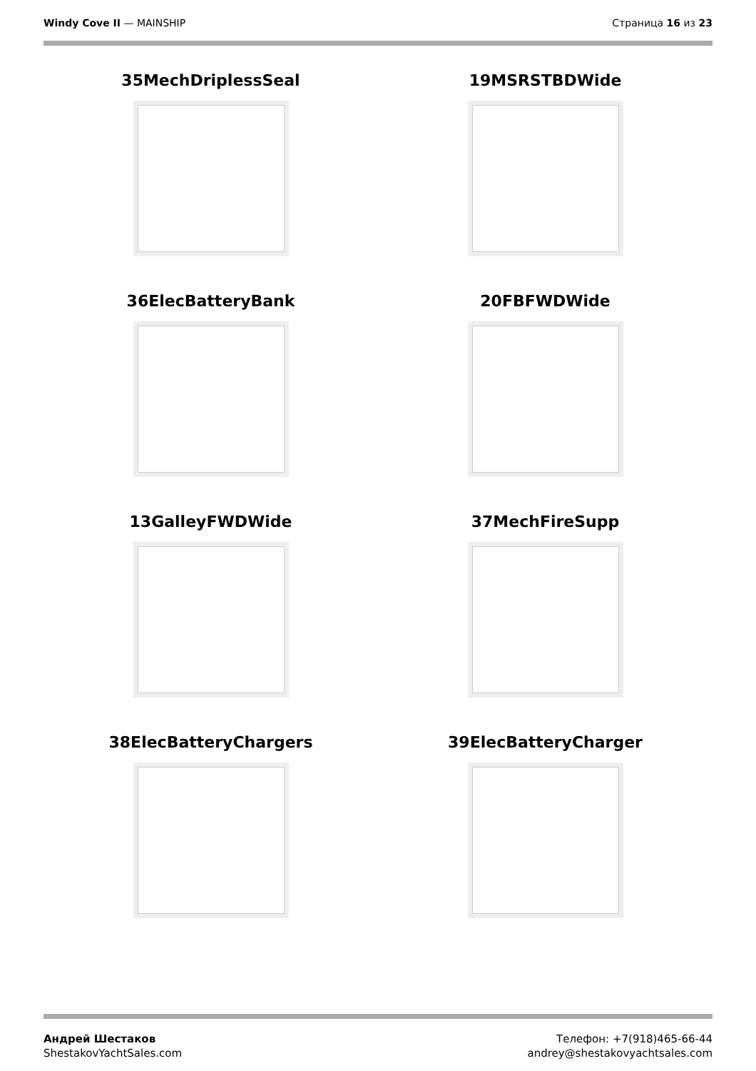Windy Cove II — MAINSHIP Страница 16 из 23
35MechDriplessSeal
19MSRSTBDWide
36ElecBatteryBank
20FBFWDWide
13GalleyFWDWide
37MechFireSupp
38ElecBatteryChargers
39ElecBatteryCharger
Андрей Шестаков
ShestakovYachtSales.com
Телефон: +7(918)465-66-44
andrey@shestakovyachtsales.com